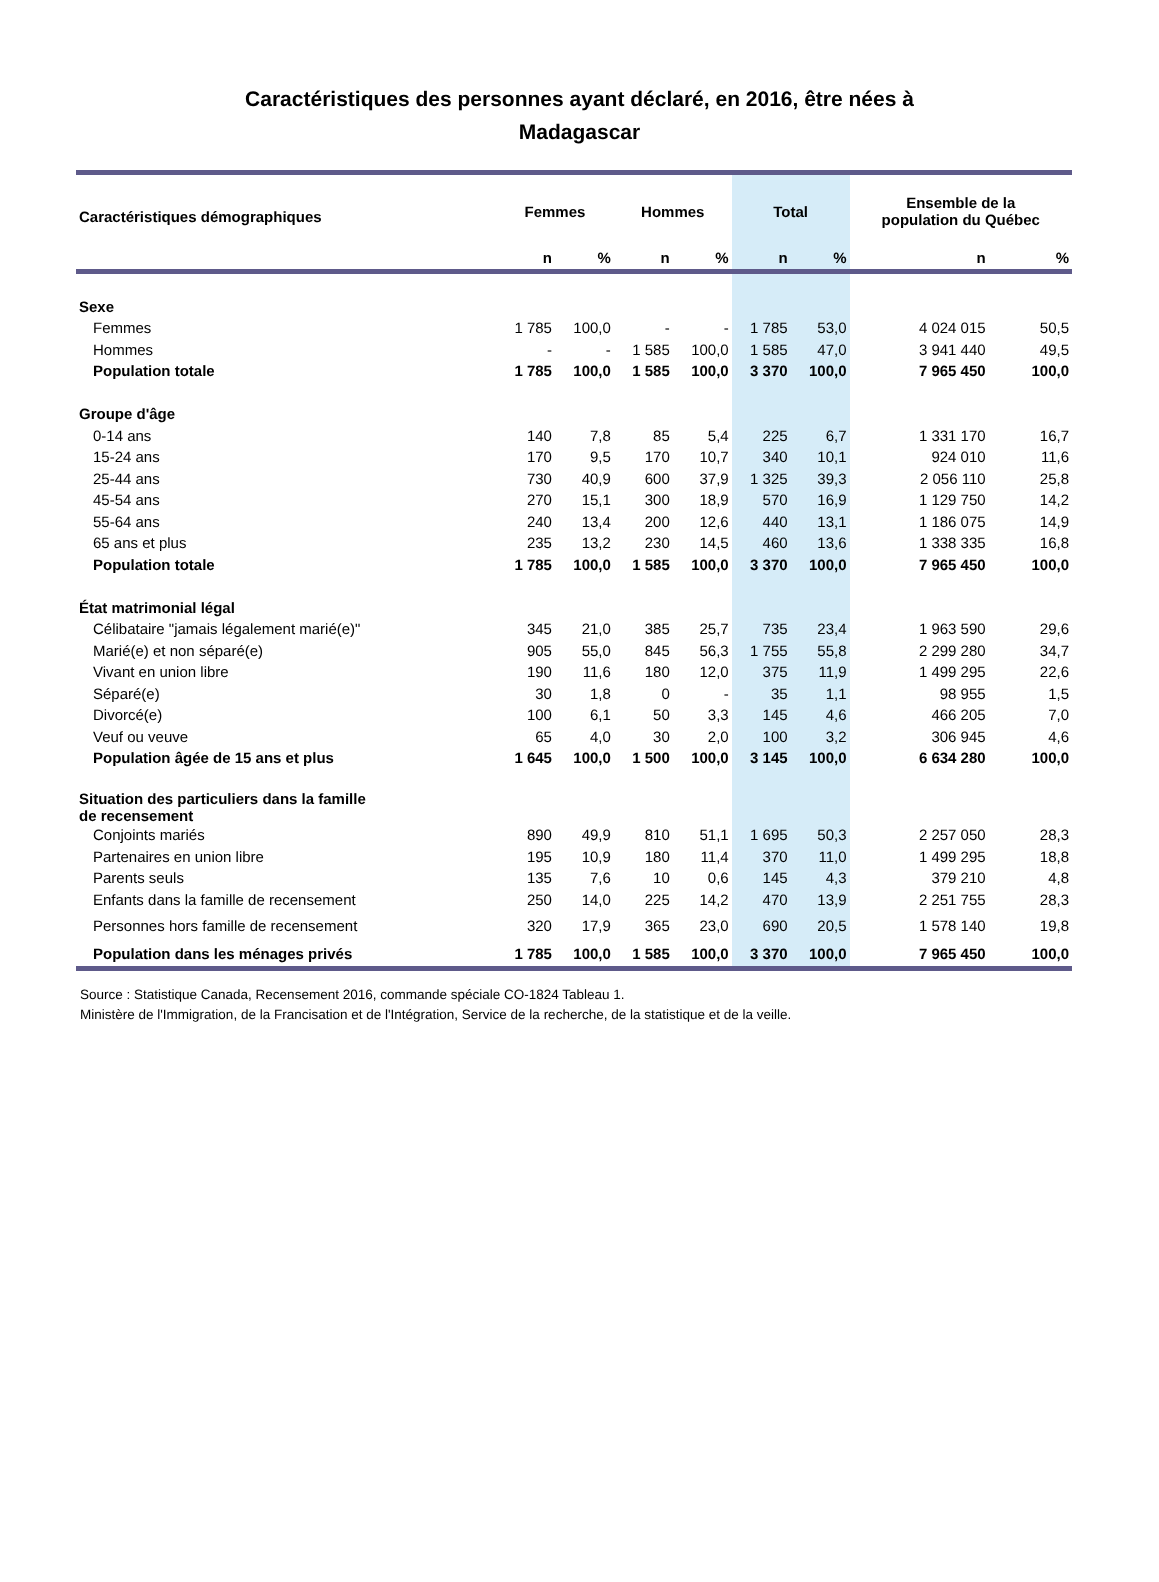Caractéristiques des personnes ayant déclaré, en 2016, être nées à
Madagascar
| Caractéristiques démographiques | Femmes | | Hommes | | Total | | Ensemble de la population du Québec | |
| --- | --- | --- | --- | --- | --- | --- | --- | --- |
| | n | % | n | % | n | % | n | % |
| Sexe | | | | | | | | |
| Femmes | 1 785 | 100,0 | - | - | 1 785 | 53,0 | 4 024 015 | 50,5 |
| Hommes | - | - | 1 585 | 100,0 | 1 585 | 47,0 | 3 941 440 | 49,5 |
| Population totale | 1 785 | 100,0 | 1 585 | 100,0 | 3 370 | 100,0 | 7 965 450 | 100,0 |
| Groupe d'âge | | | | | | | | |
| 0-14 ans | 140 | 7,8 | 85 | 5,4 | 225 | 6,7 | 1 331 170 | 16,7 |
| 15-24 ans | 170 | 9,5 | 170 | 10,7 | 340 | 10,1 | 924 010 | 11,6 |
| 25-44 ans | 730 | 40,9 | 600 | 37,9 | 1 325 | 39,3 | 2 056 110 | 25,8 |
| 45-54 ans | 270 | 15,1 | 300 | 18,9 | 570 | 16,9 | 1 129 750 | 14,2 |
| 55-64 ans | 240 | 13,4 | 200 | 12,6 | 440 | 13,1 | 1 186 075 | 14,9 |
| 65 ans et plus | 235 | 13,2 | 230 | 14,5 | 460 | 13,6 | 1 338 335 | 16,8 |
| Population totale | 1 785 | 100,0 | 1 585 | 100,0 | 3 370 | 100,0 | 7 965 450 | 100,0 |
| État matrimonial légal | | | | | | | | |
| Célibataire "jamais légalement marié(e)" | 345 | 21,0 | 385 | 25,7 | 735 | 23,4 | 1 963 590 | 29,6 |
| Marié(e) et non séparé(e) | 905 | 55,0 | 845 | 56,3 | 1 755 | 55,8 | 2 299 280 | 34,7 |
| Vivant en union libre | 190 | 11,6 | 180 | 12,0 | 375 | 11,9 | 1 499 295 | 22,6 |
| Séparé(e) | 30 | 1,8 | 0 | - | 35 | 1,1 | 98 955 | 1,5 |
| Divorcé(e) | 100 | 6,1 | 50 | 3,3 | 145 | 4,6 | 466 205 | 7,0 |
| Veuf ou veuve | 65 | 4,0 | 30 | 2,0 | 100 | 3,2 | 306 945 | 4,6 |
| Population âgée de 15 ans et plus | 1 645 | 100,0 | 1 500 | 100,0 | 3 145 | 100,0 | 6 634 280 | 100,0 |
| Situation des particuliers dans la famille de recensement | | | | | | | | |
| Conjoints mariés | 890 | 49,9 | 810 | 51,1 | 1 695 | 50,3 | 2 257 050 | 28,3 |
| Partenaires en union libre | 195 | 10,9 | 180 | 11,4 | 370 | 11,0 | 1 499 295 | 18,8 |
| Parents seuls | 135 | 7,6 | 10 | 0,6 | 145 | 4,3 | 379 210 | 4,8 |
| Enfants dans la famille de recensement | 250 | 14,0 | 225 | 14,2 | 470 | 13,9 | 2 251 755 | 28,3 |
| Personnes hors famille de recensement | 320 | 17,9 | 365 | 23,0 | 690 | 20,5 | 1 578 140 | 19,8 |
| Population dans les ménages privés | 1 785 | 100,0 | 1 585 | 100,0 | 3 370 | 100,0 | 7 965 450 | 100,0 |
Source : Statistique Canada, Recensement 2016, commande spéciale CO-1824 Tableau 1.
Ministère de l'Immigration, de la Francisation et de l'Intégration, Service de la recherche, de la statistique et de la veille.